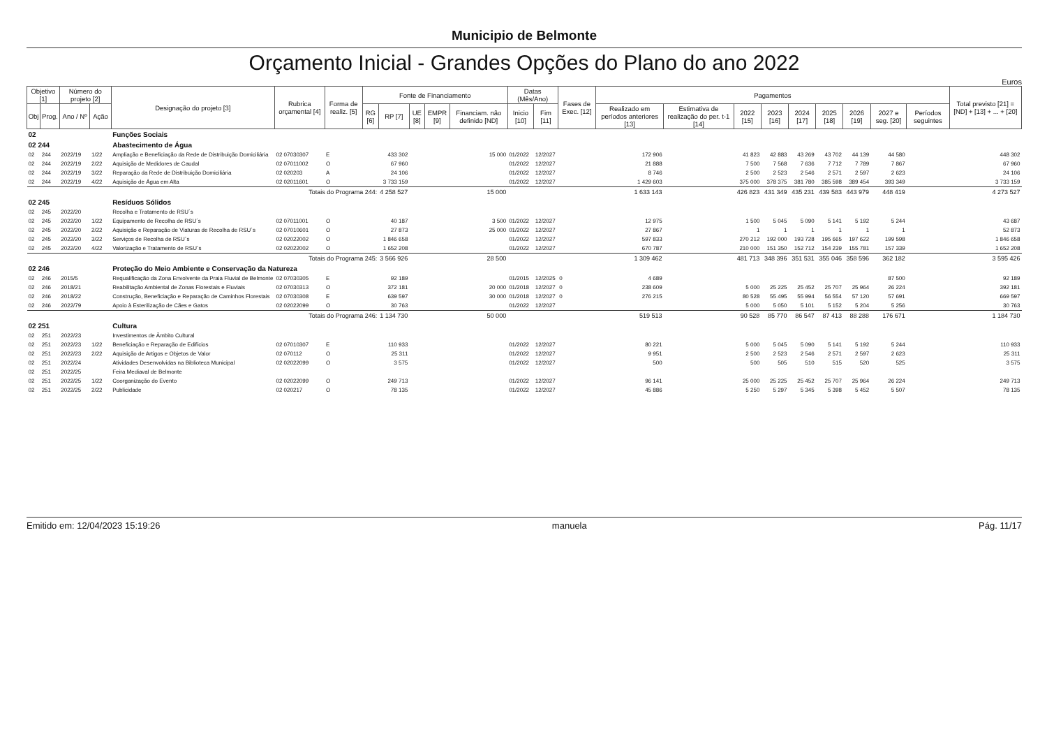Municipio de Belmonte
Orçamento Inicial - Grandes Opções do Plano do ano 2022
Euros
| Objetivo [1] | | Número do projeto [2] | | Designação do projeto [3] | Rubrica orçamental [4] | Forma de realiz. [5] | Fonte de Financiamento | | | | | Datas (Mês/Ano) | | Fases de Exec. [12] | Pagamentos | | | | | | | | | Total previsto [21] = [ND] + [13] + ... + [20] |
| --- | --- | --- | --- | --- | --- | --- | --- | --- | --- | --- | --- | --- | --- | --- | --- | --- | --- | --- | --- | --- | --- | --- | --- | --- |
| Obj | Prog. | Ano / Nº | Ação | | | | RG [6] | RP [7] | UE [8] | EMPR [9] | Financiam. não definido [ND] | Inicio [10] | Fim [11] | | Realizado em períodos anteriores [13] | Estimativa de realização do per. t-1 [14] | 2022 [15] | 2023 [16] | 2024 [17] | 2025 [18] | 2026 [19] | 2027 e seg. [20] | Períodos seguintes | |
| 02 | | | | Funções Sociais | | | | | | | | | | | | | | | | | | | | |
| 02 244 | | | | Abastecimento de Água | | | | | | | | | | | | | | | | | | | | |
| 02 | 244 | 2022/19 | 1/22 | Ampliação e Beneficiação da Rede de Distribuição Domiciliária | 02 07030307 | E | | 433 302 | | | 15 000 | 01/2022 | 12/2027 | | 172 906 | | 41 823 | 42 883 | 43 269 | 43 702 | 44 139 | 44 580 | | 448 302 |
| 02 | 244 | 2022/19 | 2/22 | Aquisição de Medidores de Caudal | 02 07011002 | O | | 67 960 | | | | 01/2022 | 12/2027 | | 21 888 | | 7 500 | 7 568 | 7 636 | 7 712 | 7 789 | 7 867 | | 67 960 |
| 02 | 244 | 2022/19 | 3/22 | Reparação da Rede de Distribuição Domiciliária | 02 020203 | A | | 24 106 | | | | 01/2022 | 12/2027 | | 8 746 | | 2 500 | 2 523 | 2 546 | 2 571 | 2 597 | 2 623 | | 24 106 |
| 02 | 244 | 2022/19 | 4/22 | Aquisição de Água em Alta | 02 02011601 | O | | 3 733 159 | | | | 01/2022 | 12/2027 | | 1 429 603 | | 375 000 | 378 375 | 381 780 | 385 598 | 389 454 | 393 349 | | 3 733 159 |
| Totais do Programa 244: | | | | | | | | 4 258 527 | | | 15 000 | | | | 1 633 143 | | 426 823 | 431 349 | 435 231 | 439 583 | 443 979 | 448 419 | | 4 273 527 |
| 02 245 | | | | Resíduos Sólidos | | | | | | | | | | | | | | | | | | | | |
| 02 | 245 | 2022/20 | | Recolha e Tratamento de RSU´s | | | | | | | | | | | | | | | | | | | | |
| 02 | 245 | 2022/20 | 1/22 | Equipamento de Recolha de RSU´s | 02 07011001 | O | | 40 187 | | | 3 500 | 01/2022 | 12/2027 | | 12 975 | | 1 500 | 5 045 | 5 090 | 5 141 | 5 192 | 5 244 | | 43 687 |
| 02 | 245 | 2022/20 | 2/22 | Aquisição e Reparação de Viaturas de Recolha de RSU´s | 02 07010601 | O | | 27 873 | | | 25 000 | 01/2022 | 12/2027 | | 27 867 | | 1 | 1 | 1 | 1 | 1 | 1 | | 52 873 |
| 02 | 245 | 2022/20 | 3/22 | Serviços de Recolha de RSU´s | 02 02022002 | O | | 1 846 658 | | | | 01/2022 | 12/2027 | | 597 833 | | 270 212 | 192 000 | 193 728 | 195 665 | 197 622 | 199 598 | | 1 846 658 |
| 02 | 245 | 2022/20 | 4/22 | Valorização e Tratamento de RSU´s | 02 02022002 | O | | 1 652 208 | | | | 01/2022 | 12/2027 | | 670 787 | | 210 000 | 151 350 | 152 712 | 154 239 | 155 781 | 157 339 | | 1 652 208 |
| Totais do Programa 245: | | | | | | | | 3 566 926 | | | 28 500 | | | | 1 309 462 | | 481 713 | 348 396 | 351 531 | 355 046 | 358 596 | 362 182 | | 3 595 426 |
| 02 246 | | | | Proteção do Meio Ambiente e Conservação da Natureza | | | | | | | | | | | | | | | | | | | | |
| 02 | 246 | 2015/5 | | Requalificação da Zona Envolvente da Praia Fluvial de Belmonte | 02 07030305 | E | | 92 189 | | | | 01/2015 | 12/2025 | 0 | 4 689 | | | | | | | 87 500 | | 92 189 |
| 02 | 246 | 2018/21 | | Reabilitação Ambiental de Zonas Florestais e Fluviais | 02 07030313 | O | | 372 181 | | | 20 000 | 01/2018 | 12/2027 | 0 | 238 609 | | 5 000 | 25 225 | 25 452 | 25 707 | 25 964 | 26 224 | | 392 181 |
| 02 | 246 | 2018/22 | | Construção, Beneficiação e Reparação de Caminhos Florestais | 02 07030308 | E | | 639 597 | | | 30 000 | 01/2018 | 12/2027 | 0 | 276 215 | | 80 528 | 55 495 | 55 994 | 56 554 | 57 120 | 57 691 | | 669 597 |
| 02 | 246 | 2022/79 | | Apoio à Esterilização de Cães e Gatos | 02 02022099 | O | | 30 763 | | | | 01/2022 | 12/2027 | | | | 5 000 | 5 050 | 5 101 | 5 152 | 5 204 | 5 256 | | 30 763 |
| Totais do Programa 246: | | | | | | | | 1 134 730 | | | 50 000 | | | | 519 513 | | 90 528 | 85 770 | 86 547 | 87 413 | 88 288 | 176 671 | | 1 184 730 |
| 02 251 | | | | Cultura | | | | | | | | | | | | | | | | | | | | |
| 02 | 251 | 2022/23 | | Investimentos de Âmbito Cultural | | | | | | | | | | | | | | | | | | | | |
| 02 | 251 | 2022/23 | 1/22 | Beneficiação e Reparação de Edifícios | 02 07010307 | E | | 110 933 | | | | 01/2022 | 12/2027 | | 80 221 | | 5 000 | 5 045 | 5 090 | 5 141 | 5 192 | 5 244 | | 110 933 |
| 02 | 251 | 2022/23 | 2/22 | Aquisição de Artigos e Objetos de Valor | 02 070112 | O | | 25 311 | | | | 01/2022 | 12/2027 | | 9 951 | | 2 500 | 2 523 | 2 546 | 2 571 | 2 597 | 2 623 | | 25 311 |
| 02 | 251 | 2022/24 | | Atividades Desenvolvidas na Biblioteca Municipal | 02 02022099 | O | | 3 575 | | | | 01/2022 | 12/2027 | | 500 | | 500 | 505 | 510 | 515 | 520 | 525 | | 3 575 |
| 02 | 251 | 2022/25 | | Feira Mediaval de Belmonte | | | | | | | | | | | | | | | | | | | | |
| 02 | 251 | 2022/25 | 1/22 | Coorganização do Evento | 02 02022099 | O | | 249 713 | | | | 01/2022 | 12/2027 | | 96 141 | | 25 000 | 25 225 | 25 452 | 25 707 | 25 964 | 26 224 | | 249 713 |
| 02 | 251 | 2022/25 | 2/22 | Publicidade | 02 020217 | O | | 78 135 | | | | 01/2022 | 12/2027 | | 45 886 | | 5 250 | 5 297 | 5 345 | 5 398 | 5 452 | 5 507 | | 78 135 |
Emitido em: 12/04/2023 15:19:26 manuela Pág. 11/17